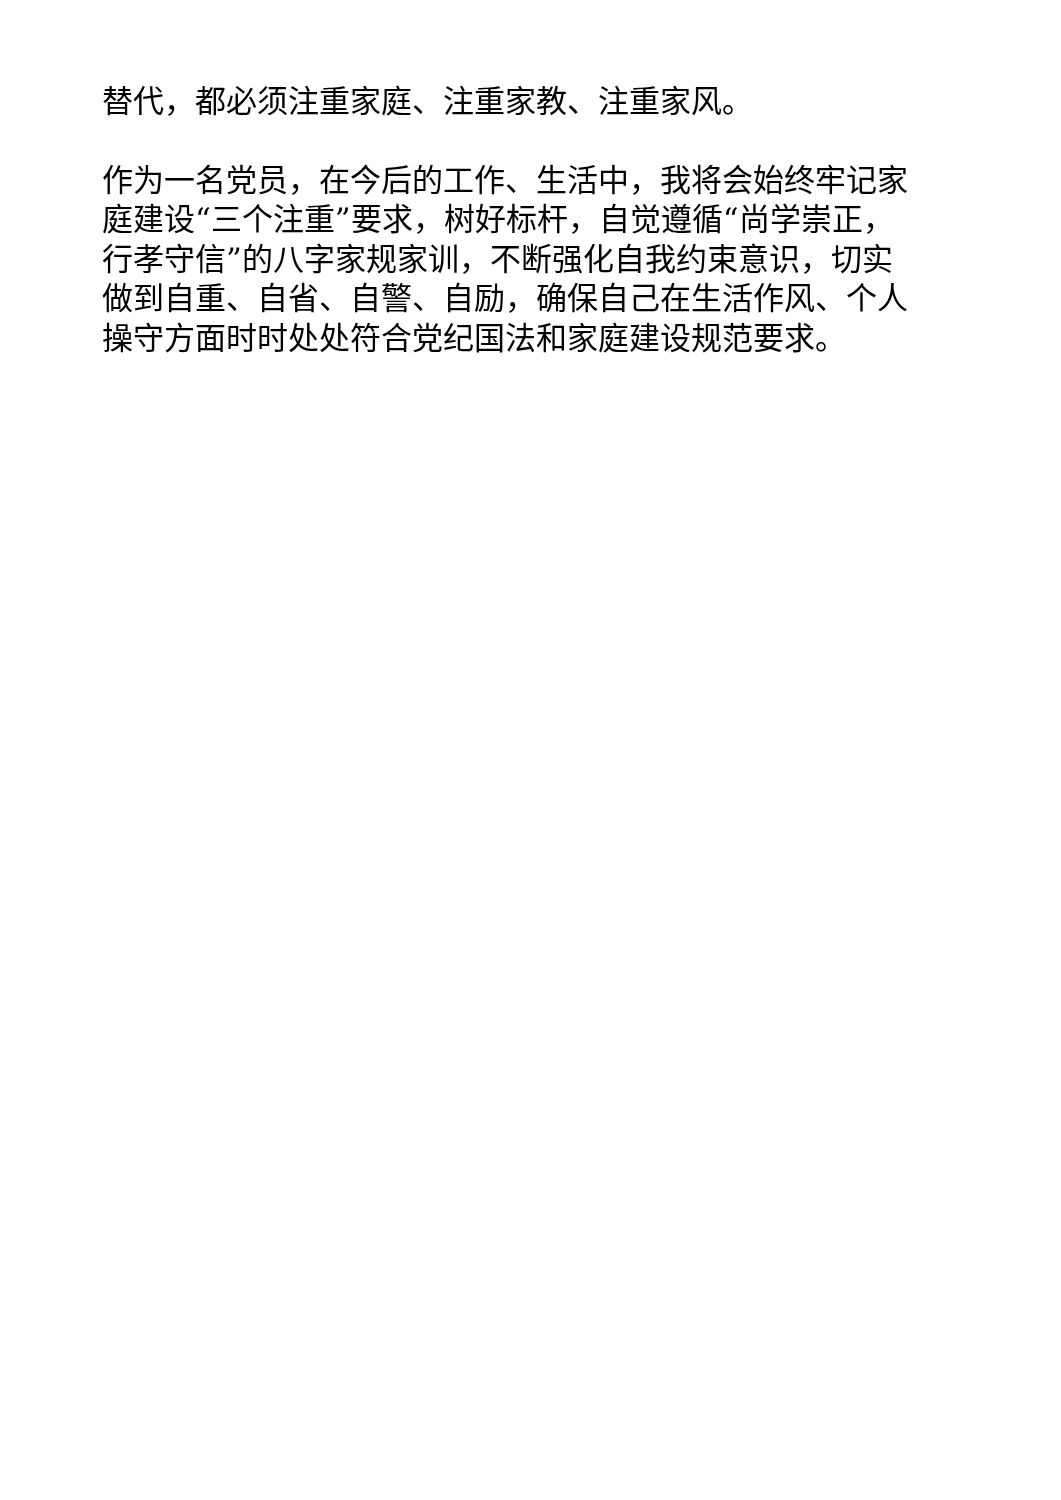替代，都必须注重家庭、注重家教、注重家风。
作为一名党员，在今后的工作、生活中，我将会始终牢记家
庭建设“三个注重”要求，树好标杆，自觉遵循“尚学崇正，
行孝守信”的八字家规家训，不断强化自我约束意识，切实
做到自重、自省、自警、自励，确保自己在生活作风、个人
操守方面时时处处符合党纪国法和家庭建设规范要求。